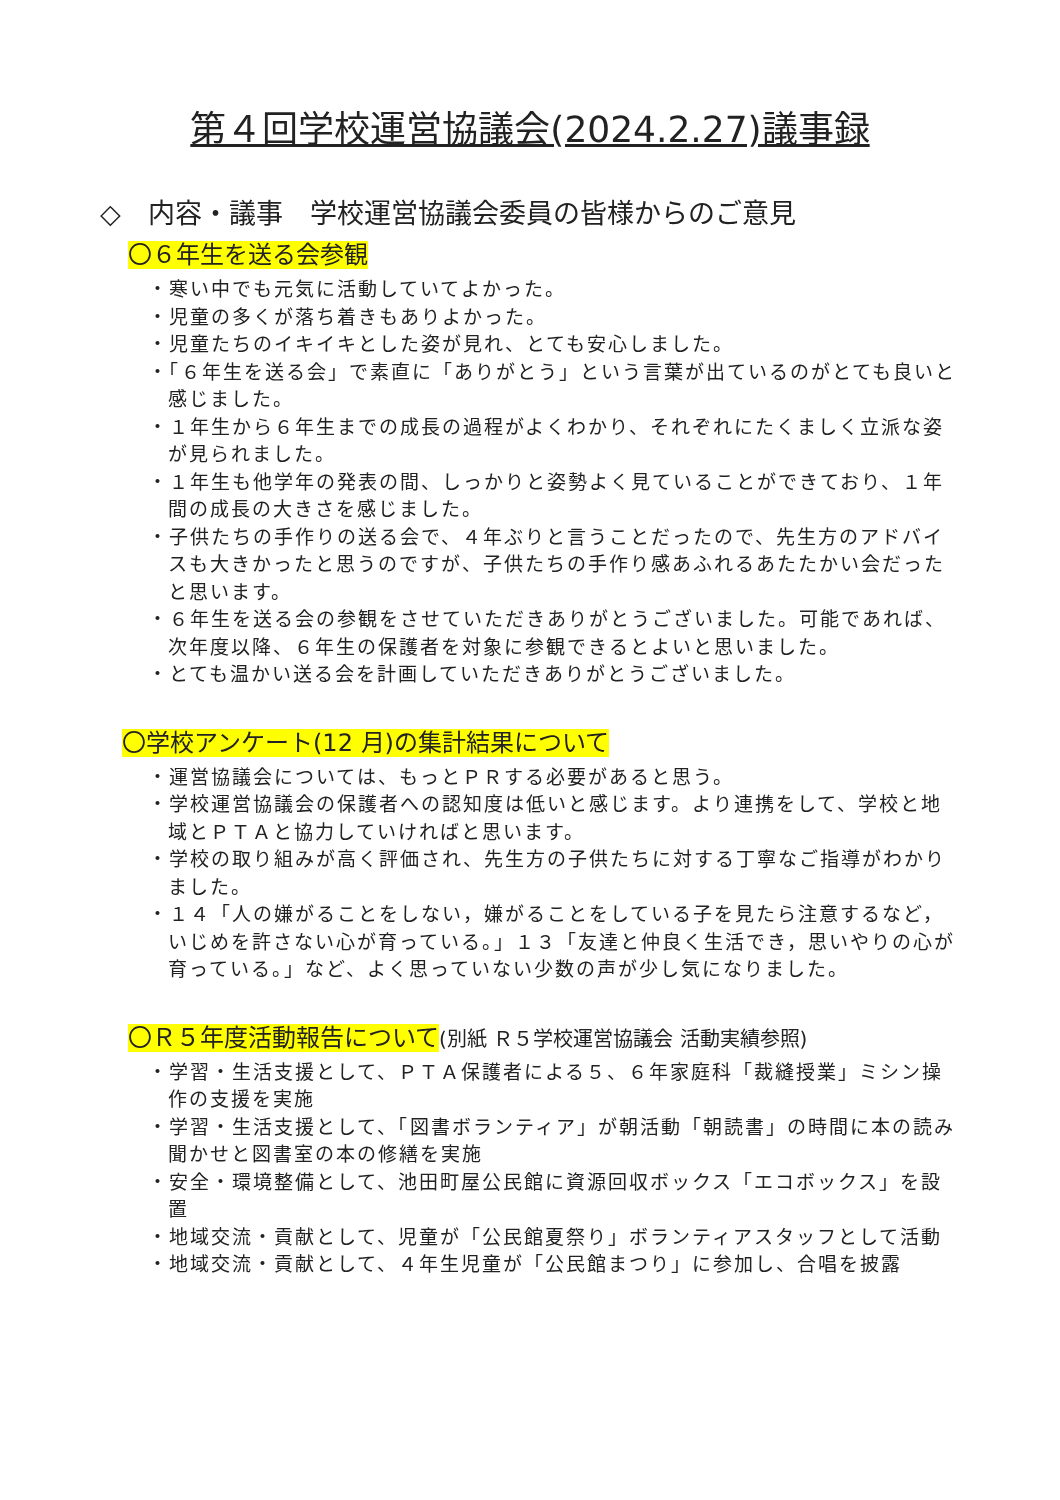第４回学校運営協議会(2024.2.27)議事録
◇　内容・議事　学校運営協議会委員の皆様からのご意見
〇６年生を送る会参観
・寒い中でも元気に活動していてよかった。
・児童の多くが落ち着きもありよかった。
・児童たちのイキイキとした姿が見れ、とても安心しました。
・「６年生を送る会」で素直に「ありがとう」という言葉が出ているのがとても良いと感じました。
・１年生から６年生までの成長の過程がよくわかり、それぞれにたくましく立派な姿が見られました。
・１年生も他学年の発表の間、しっかりと姿勢よく見ていることができており、１年間の成長の大きさを感じました。
・子供たちの手作りの送る会で、４年ぶりと言うことだったので、先生方のアドバイスも大きかったと思うのですが、子供たちの手作り感あふれるあたたかい会だったと思います。
・６年生を送る会の参観をさせていただきありがとうございました。可能であれば、次年度以降、６年生の保護者を対象に参観できるとよいと思いました。
・とても温かい送る会を計画していただきありがとうございました。
〇学校アンケート(12 月)の集計結果について
・運営協議会については、もっとＰＲする必要があると思う。
・学校運営協議会の保護者への認知度は低いと感じます。より連携をして、学校と地域とＰＴＡと協力していければと思います。
・学校の取り組みが高く評価され、先生方の子供たちに対する丁寧なご指導がわかりました。
・１４「人の嫌がることをしない，嫌がることをしている子を見たら注意するなど，いじめを許さない心が育っている。」１３「友達と仲良く生活でき，思いやりの心が育っている。」など、よく思っていない少数の声が少し気になりました。
〇Ｒ５年度活動報告について(別紙 Ｒ５学校運営協議会 活動実績参照)
・学習・生活支援として、ＰＴＡ保護者による５、６年家庭科「裁縫授業」ミシン操作の支援を実施
・学習・生活支援として、「図書ボランティア」が朝活動「朝読書」の時間に本の読み聞かせと図書室の本の修繕を実施
・安全・環境整備として、池田町屋公民館に資源回収ボックス「エコボックス」を設置
・地域交流・貢献として、児童が「公民館夏祭り」ボランティアスタッフとして活動
・地域交流・貢献として、４年生児童が「公民館まつり」に参加し、合唱を披露